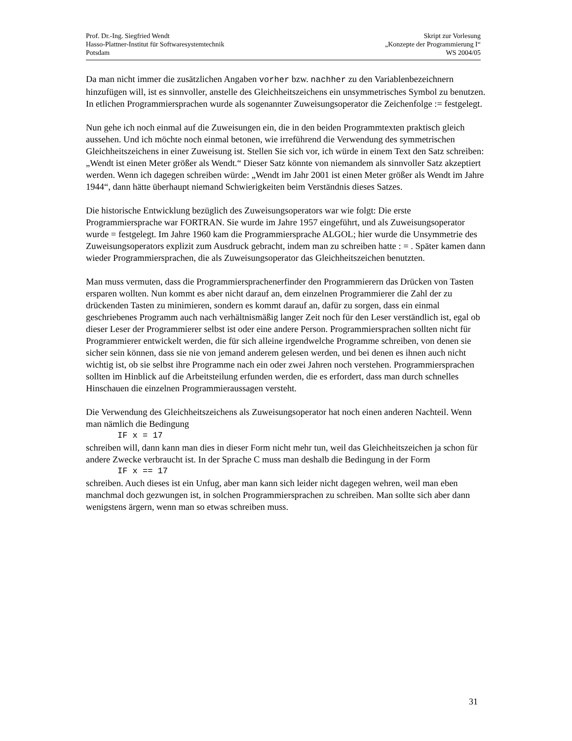Prof. Dr.-Ing. Siegfried Wendt
Hasso-Plattner-Institut für Softwaresystemtechnik
Potsdam
Skript zur Vorlesung
„Konzepte der Programmierung I“
WS 2004/05
Da man nicht immer die zusätzlichen Angaben vorher bzw. nachher zu den Variablenbezeichnern hinzufügen will, ist es sinnvoller, anstelle des Gleichheitszeichens ein unsymmetrisches Symbol zu benutzen. In etlichen Programmiersprachen wurde als sogenannter Zuweisungsoperator die Zeichenfolge := festgelegt.
Nun gehe ich noch einmal auf die Zuweisungen ein, die in den beiden Programmtexten praktisch gleich aussehen. Und ich möchte noch einmal betonen, wie irreführend die Verwendung des symmetrischen Gleichheitszeichens in einer Zuweisung ist. Stellen Sie sich vor, ich würde in einem Text den Satz schreiben: „Wendt ist einen Meter größer als Wendt.“ Dieser Satz könnte von niemandem als sinnvoller Satz akzeptiert werden. Wenn ich dagegen schreiben würde: „Wendt im Jahr 2001 ist einen Meter größer als Wendt im Jahre 1944“, dann hätte überhaupt niemand Schwierigkeiten beim Verständnis dieses Satzes.
Die historische Entwicklung bezüglich des Zuweisungsoperators war wie folgt: Die erste Programmiersprache war FORTRAN. Sie wurde im Jahre 1957 eingeführt, und als Zuweisungsoperator wurde = festgelegt. Im Jahre 1960 kam die Programmiersprache ALGOL; hier wurde die Unsymmetrie des Zuweisungsoperators explizit zum Ausdruck gebracht, indem man zu schreiben hatte : = . Später kamen dann wieder Programmiersprachen, die als Zuweisungsoperator das Gleichheitszeichen benutzten.
Man muss vermuten, dass die Programmiersprachenerfinder den Programmierern das Drücken von Tasten ersparen wollten. Nun kommt es aber nicht darauf an, dem einzelnen Programmierer die Zahl der zu drückenden Tasten zu minimieren, sondern es kommt darauf an, dafür zu sorgen, dass ein einmal geschriebenes Programm auch nach verhältnismäßig langer Zeit noch für den Leser verständlich ist, egal ob dieser Leser der Programmierer selbst ist oder eine andere Person. Programmiersprachen sollten nicht für Programmierer entwickelt werden, die für sich alleine irgendwelche Programme schreiben, von denen sie sicher sein können, dass sie nie von jemand anderem gelesen werden, und bei denen es ihnen auch nicht wichtig ist, ob sie selbst ihre Programme nach ein oder zwei Jahren noch verstehen. Programmiersprachen sollten im Hinblick auf die Arbeitsteilung erfunden werden, die es erfordert, dass man durch schnelles Hinschauen die einzelnen Programmieraussagen versteht.
Die Verwendung des Gleichheitszeichens als Zuweisungsoperator hat noch einen anderen Nachteil. Wenn man nämlich die Bedingung
IF x = 17
schreiben will, dann kann man dies in dieser Form nicht mehr tun, weil das Gleichheitszeichen ja schon für andere Zwecke verbraucht ist. In der Sprache C muss man deshalb die Bedingung in der Form
IF x == 17
schreiben. Auch dieses ist ein Unfug, aber man kann sich leider nicht dagegen wehren, weil man eben manchmal doch gezwungen ist, in solchen Programmiersprachen zu schreiben. Man sollte sich aber dann wenigstens ärgern, wenn man so etwas schreiben muss.
31